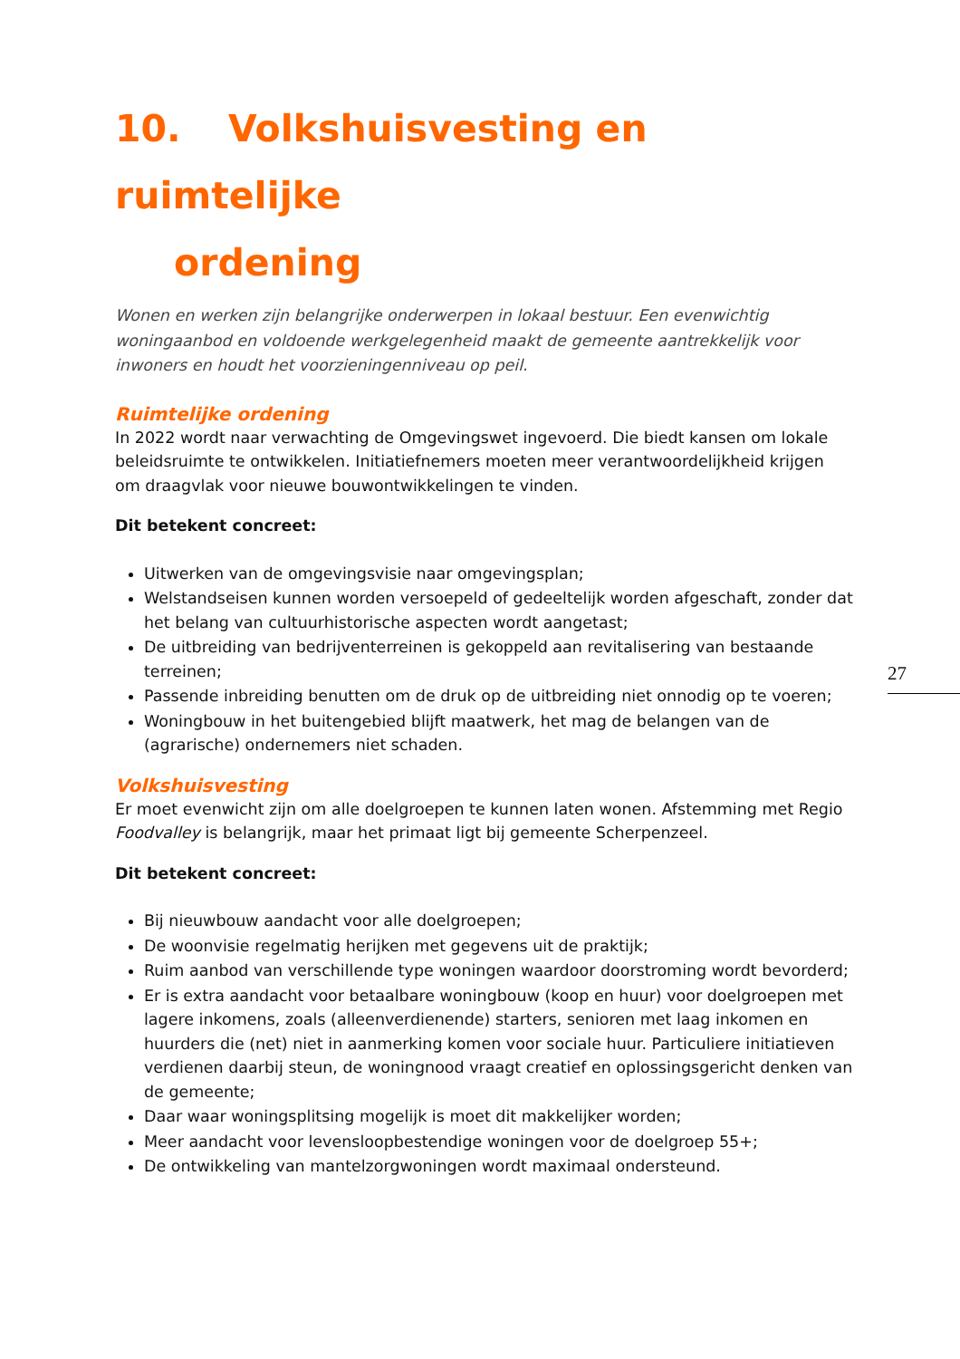10. Volkshuisvesting en ruimtelijke
ordening
Wonen en werken zijn belangrijke onderwerpen in lokaal bestuur. Een evenwichtig woningaanbod en voldoende werkgelegenheid maakt de gemeente aantrekkelijk voor inwoners en houdt het voorzieningenniveau op peil.
Ruimtelijke ordening
In 2022 wordt naar verwachting de Omgevingswet ingevoerd. Die biedt kansen om lokale beleidsruimte te ontwikkelen. Initiatiefnemers moeten meer verantwoordelijkheid krijgen om draagvlak voor nieuwe bouwontwikkelingen te vinden.
Dit betekent concreet:
Uitwerken van de omgevingsvisie naar omgevingsplan;
Welstandseisen kunnen worden versoepeld of gedeeltelijk worden afgeschaft, zonder dat het belang van cultuurhistorische aspecten wordt aangetast;
De uitbreiding van bedrijventerreinen is gekoppeld aan revitalisering van bestaande terreinen;
Passende inbreiding benutten om de druk op de uitbreiding niet onnodig op te voeren;
Woningbouw in het buitengebied blijft maatwerk, het mag de belangen van de (agrarische) ondernemers niet schaden.
Volkshuisvesting
Er moet evenwicht zijn om alle doelgroepen te kunnen laten wonen. Afstemming met Regio Foodvalley is belangrijk, maar het primaat ligt bij gemeente Scherpenzeel.
Dit betekent concreet:
Bij nieuwbouw aandacht voor alle doelgroepen;
De woonvisie regelmatig herijken met gegevens uit de praktijk;
Ruim aanbod van verschillende type woningen waardoor doorstroming wordt bevorderd;
Er is extra aandacht voor betaalbare woningbouw (koop en huur) voor doelgroepen met lagere inkomens, zoals (alleenverdienende) starters, senioren met laag inkomen en huurders die (net) niet in aanmerking komen voor sociale huur. Particuliere initiatieven verdienen daarbij steun, de woningnood vraagt creatief en oplossingsgericht denken van de gemeente;
Daar waar woningsplitsing mogelijk is moet dit makkelijker worden;
Meer aandacht voor levensloopbestendige woningen voor de doelgroep 55+;
De ontwikkeling van mantelzorgwoningen wordt maximaal ondersteund.
27